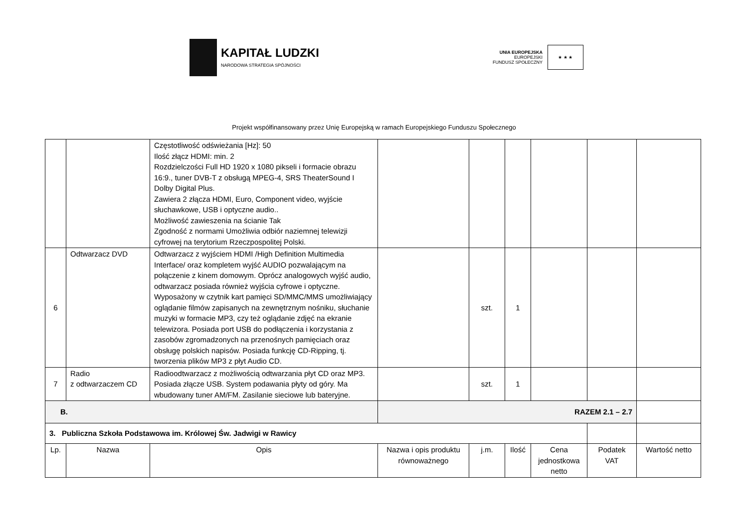KAPITAŁ LUDZKI
NARODOWA STRATEGIA SPÓJNOŚCI
UNIA EUROPEJSKA
EUROPEJSKI
FUNDUSZ SPOŁECZNY
★ ★ ★
Projekt współfinansowany przez Unię Europejską w ramach Europejskiego Funduszu Społecznego
| | | Częstotliwość odświeżania [Hz]: 50 Ilość złącz HDMI: min. 2 Rozdzielczości Full HD 1920 x 1080 pikseli i formacie obrazu 16:9., tuner DVB-T z obsługą MPEG-4, SRS TheaterSound I Dolby Digital Plus. Zawiera 2 złącza HDMI, Euro, Component video, wyjście słuchawkowe, USB i optyczne audio.. Możliwość zawieszenia na ścianie Tak Zgodność z normami Umożliwia odbiór naziemnej telewizji cyfrowej na terytorium Rzeczpospolitej Polski. | | | | | | |
| 6 | Odtwarzacz DVD | Odtwarzacz z wyjściem HDMI /High Definition Multimedia Interface/ oraz kompletem wyjść AUDIO pozwalającym na połączenie z kinem domowym. Oprócz analogowych wyjść audio, odtwarzacz posiada również wyjścia cyfrowe i optyczne. Wyposażony w czytnik kart pamięci SD/MMC/MMS umożliwiający oglądanie filmów zapisanych na zewnętrznym nośniku, słuchanie muzyki w formacie MP3, czy też oglądanie zdjęć na ekranie telewizora. Posiada port USB do podłączenia i korzystania z zasobów zgromadzonych na przenośnych pamięciach oraz obsługę polskich napisów. Posiada funkcję CD-Ripping, tj. tworzenia plików MP3 z płyt Audio CD. | | szt. | 1 | | | |
| 7 | Radio z odtwarzaczem CD | Radioodtwarzacz z możliwością odtwarzania płyt CD oraz MP3. Posiada złącze USB. System podawania płyty od góry. Ma wbudowany tuner AM/FM. Zasilanie sieciowe lub bateryjne. | | szt. | 1 | | | |
| B. | | | RAZEM 2.1 – 2.7 | | | | | |
| 3. Publiczna Szkoła Podstawowa im. Królowej Św. Jadwigi w Rawicy | | | | | | | | |
| Lp. | Nazwa | Opis | Nazwa i opis produktu równoważnego | j.m. | Ilość | Cena jednostkowa netto | Podatek VAT | Wartość netto |